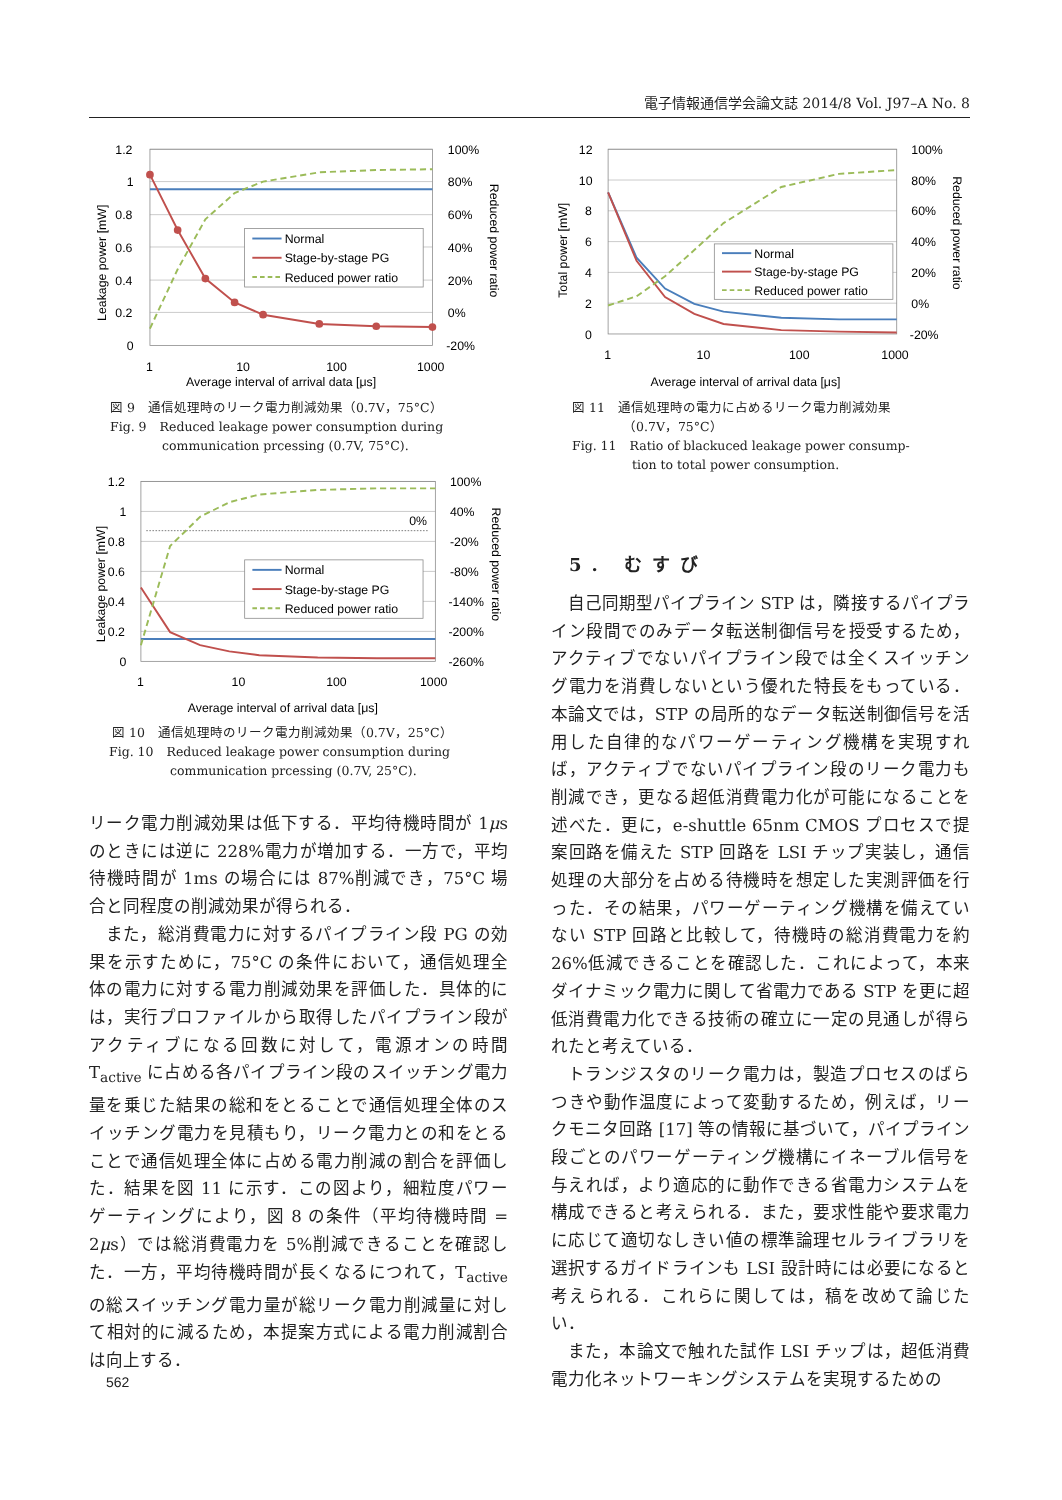電子情報通信学会論文誌 2014/8 Vol. J97–A No. 8
Normal
Stage-by-stage PG
Reduced power ratio
1.2
1
0.8
0.6
0.4
0.2
0
100%
80%
60%
40%
20%
0%
-20%
1
10
100
1000
Average interval of arrival data [μs]
Leakage power [mW]
Reduced power ratio
図 9　通信処理時のリーク電力削減効果（0.7V，75°C）
Fig. 9　Reduced leakage power consumption during
communication prcessing (0.7V, 75°C).
Normal
Stage-by-stage PG
Reduced power ratio
0%
1.2
1
0.8
0.6
0.4
0.2
0
100%
40%
-20%
-80%
-140%
-200%
-260%
1
10
100
1000
Average interval of arrival data [μs]
Leakage power [mW]
Reduced power ratio
図 10　通信処理時のリーク電力削減効果（0.7V，25°C）
Fig. 10　Reduced leakage power consumption during
communication prcessing (0.7V, 25°C).
リーク電力削減効果は低下する．平均待機時間が 1μs のときには逆に 228%電力が増加する．一方で，平均待機時間が 1ms の場合には 87%削減でき，75°C 場合と同程度の削減効果が得られる．
また，総消費電力に対するパイプライン段 PG の効果を示すために，75°C の条件において，通信処理全体の電力に対する電力削減効果を評価した．具体的には，実行プロファイルから取得したパイプライン段がアクティブになる回数に対して，電源オンの時間 T<sub>active</sub> に占める各パイプライン段のスイッチング電力量を乗じた結果の総和をとることで通信処理全体のスイッチング電力を見積もり，リーク電力との和をとることで通信処理全体に占める電力削減の割合を評価した．結果を図 11 に示す．この図より，細粒度パワーゲーティングにより，図 8 の条件（平均待機時間 = 2μs）では総消費電力を 5%削減できることを確認した．一方，平均待機時間が長くなるにつれて，T<sub>active</sub> の総スイッチング電力量が総リーク電力削減量に対して相対的に減るため，本提案方式による電力削減割合は向上する．
Normal
Stage-by-stage PG
Reduced power ratio
12
10
8
6
4
2
0
100%
80%
60%
40%
20%
0%
-20%
1
10
100
1000
Average interval of arrival data [μs]
Total power [mW]
Reduced power ratio
図 11　通信処理時の電力に占めるリーク電力削減効果
（0.7V，75°C）
Fig. 11　Ratio of blackuced leakage power consump-
tion to total power consumption.
5. むすび
自己同期型パイプライン STP は，隣接するパイプライン段間でのみデータ転送制御信号を授受するため，アクティブでないパイプライン段では全くスイッチング電力を消費しないという優れた特長をもっている．本論文では，STP の局所的なデータ転送制御信号を活用した自律的なパワーゲーティング機構を実現すれば，アクティブでないパイプライン段のリーク電力も削減でき，更なる超低消費電力化が可能になることを述べた．更に，e-shuttle 65nm CMOS プロセスで提案回路を備えた STP 回路を LSI チップ実装し，通信処理の大部分を占める待機時を想定した実測評価を行った．その結果，パワーゲーティング機構を備えていない STP 回路と比較して，待機時の総消費電力を約 26%低減できることを確認した．これによって，本来ダイナミック電力に関して省電力である STP を更に超低消費電力化できる技術の確立に一定の見通しが得られたと考えている．
トランジスタのリーク電力は，製造プロセスのばらつきや動作温度によって変動するため，例えば，リークモニタ回路 [17] 等の情報に基づいて，パイプライン段ごとのパワーゲーティング機構にイネーブル信号を与えれば，より適応的に動作できる省電力システムを構成できると考えられる．また，要求性能や要求電力に応じて適切なしきい値の標準論理セルライブラリを選択するガイドラインも LSI 設計時には必要になると考えられる．これらに関しては，稿を改めて論じたい．
また，本論文で触れた試作 LSI チップは，超低消費電力化ネットワーキングシステムを実現するための
562